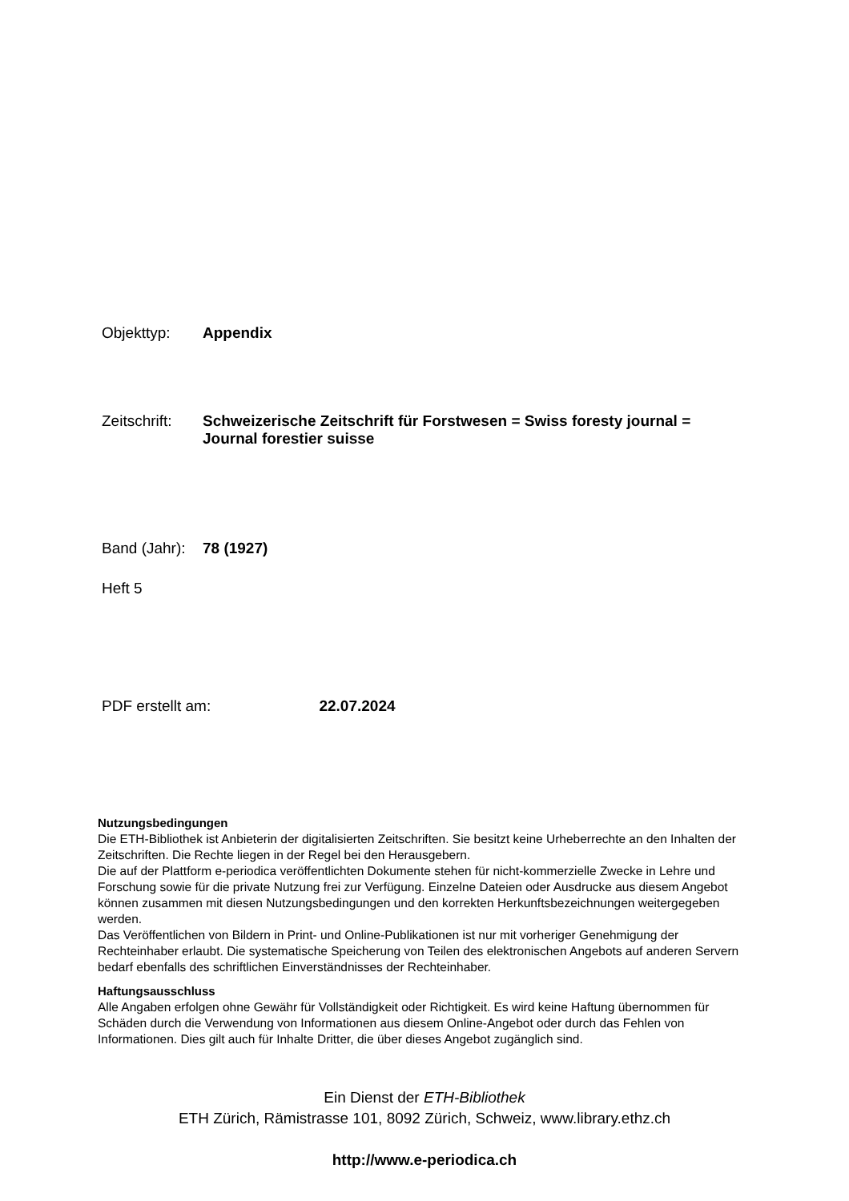Objekttyp: Appendix
Zeitschrift:
Schweizerische Zeitschrift für Forstwesen = Swiss foresty journal = Journal forestier suisse
Band (Jahr):
78 (1927)
Heft 5
PDF erstellt am: 22.07.2024
Nutzungsbedingungen
Die ETH-Bibliothek ist Anbieterin der digitalisierten Zeitschriften. Sie besitzt keine Urheberrechte an den Inhalten der Zeitschriften. Die Rechte liegen in der Regel bei den Herausgebern.
Die auf der Plattform e-periodica veröffentlichten Dokumente stehen für nicht-kommerzielle Zwecke in Lehre und Forschung sowie für die private Nutzung frei zur Verfügung. Einzelne Dateien oder Ausdrucke aus diesem Angebot können zusammen mit diesen Nutzungsbedingungen und den korrekten Herkunftsbezeichnungen weitergegeben werden.
Das Veröffentlichen von Bildern in Print- und Online-Publikationen ist nur mit vorheriger Genehmigung der Rechteinhaber erlaubt. Die systematische Speicherung von Teilen des elektronischen Angebots auf anderen Servern bedarf ebenfalls des schriftlichen Einverständnisses der Rechteinhaber.
Haftungsausschluss
Alle Angaben erfolgen ohne Gewähr für Vollständigkeit oder Richtigkeit. Es wird keine Haftung übernommen für Schäden durch die Verwendung von Informationen aus diesem Online-Angebot oder durch das Fehlen von Informationen. Dies gilt auch für Inhalte Dritter, die über dieses Angebot zugänglich sind.
Ein Dienst der ETH-Bibliothek
ETH Zürich, Rämistrasse 101, 8092 Zürich, Schweiz, www.library.ethz.ch
http://www.e-periodica.ch